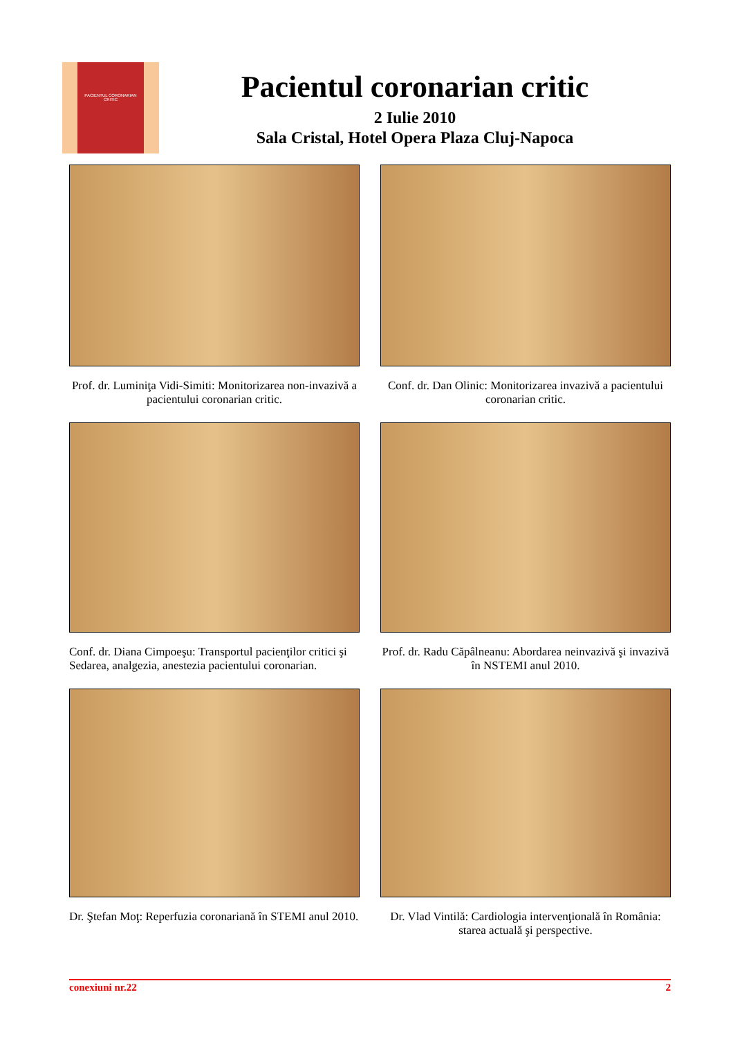PACIENTUL CORONARIAN CRITIC
Pacientul coronarian critic
2 Iulie 2010
Sala Cristal, Hotel Opera Plaza Cluj-Napoca
Prof. dr. Luminiţa Vidi-Simiti: Monitorizarea non-invazivă a pacientului coronarian critic.
Conf. dr. Dan Olinic: Monitorizarea invazivă a pacientului coronarian critic.
Conf. dr. Diana Cimpoeşu: Transportul pacienţilor critici şi Sedarea, analgezia, anestezia pacientului coronarian.
Prof. dr. Radu Căpâlneanu: Abordarea neinvazivă şi invazivă în NSTEMI anul 2010.
Dr. Ştefan Moţ: Reperfuzia coronariană în STEMI anul 2010.
Dr. Vlad Vintilă: Cardiologia intervenţională în România: starea actuală şi perspective.
conexiuni nr.22 2